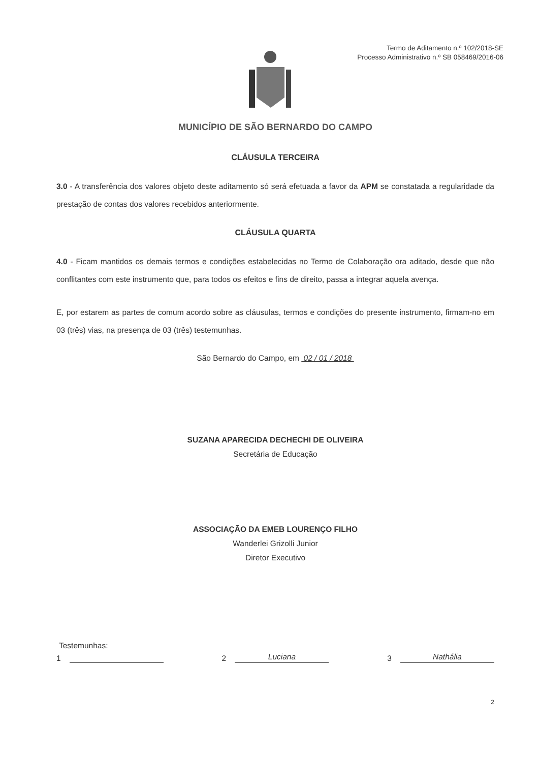Termo de Aditamento n.º 102/2018-SE
Processo Administrativo n.º SB 058469/2016-06
MUNICÍPIO DE SÃO BERNARDO DO CAMPO
CLÁUSULA TERCEIRA
3.0 - A transferência dos valores objeto deste aditamento só será efetuada a favor da APM se constatada a regularidade da prestação de contas dos valores recebidos anteriormente.
CLÁUSULA QUARTA
4.0 - Ficam mantidos os demais termos e condições estabelecidas no Termo de Colaboração ora aditado, desde que não conflitantes com este instrumento que, para todos os efeitos e fins de direito, passa a integrar aquela avença.
E, por estarem as partes de comum acordo sobre as cláusulas, termos e condições do presente instrumento, firmam-no em 03 (três) vias, na presença de 03 (três) testemunhas.
São Bernardo do Campo, em 02 / 01 / 2018
SUZANA APARECIDA DECHECHI DE OLIVEIRA
Secretária de Educação
ASSOCIAÇÃO DA EMEB LOURENÇO FILHO
Wanderlei Grizolli Junior
Diretor Executivo
Testemunhas:
1 2 Luciana
3 Nathália
2